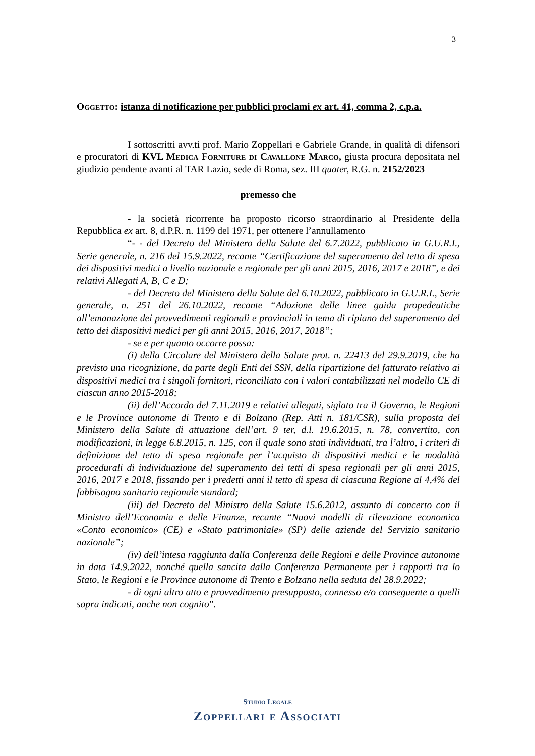3
Oggetto: istanza di notificazione per pubblici proclami ex art. 41, comma 2, c.p.a.
I sottoscritti avv.ti prof. Mario Zoppellari e Gabriele Grande, in qualità di difensori e procuratori di KVL Medica Forniture di Cavallone Marco, giusta procura depositata nel giudizio pendente avanti al TAR Lazio, sede di Roma, sez. III quater, R.G. n. 2152/2023
premesso che
- la società ricorrente ha proposto ricorso straordinario al Presidente della Repubblica ex art. 8, d.P.R. n. 1199 del 1971, per ottenere l’annullamento
“- - del Decreto del Ministero della Salute del 6.7.2022, pubblicato in G.U.R.I., Serie generale, n. 216 del 15.9.2022, recante “Certificazione del superamento del tetto di spesa dei dispositivi medici a livello nazionale e regionale per gli anni 2015, 2016, 2017 e 2018”, e dei relativi Allegati A, B, C e D;
- del Decreto del Ministero della Salute del 6.10.2022, pubblicato in G.U.R.I., Serie generale, n. 251 del 26.10.2022, recante “Adozione delle linee guida propedeutiche all’emanazione dei provvedimenti regionali e provinciali in tema di ripiano del superamento del tetto dei dispositivi medici per gli anni 2015, 2016, 2017, 2018”;
- se e per quanto occorre possa:
(i) della Circolare del Ministero della Salute prot. n. 22413 del 29.9.2019, che ha previsto una ricognizione, da parte degli Enti del SSN, della ripartizione del fatturato relativo ai dispositivi medici tra i singoli fornitori, riconciliato con i valori contabilizzati nel modello CE di ciascun anno 2015-2018;
(ii) dell’Accordo del 7.11.2019 e relativi allegati, siglato tra il Governo, le Regioni e le Province autonome di Trento e di Bolzano (Rep. Atti n. 181/CSR), sulla proposta del Ministero della Salute di attuazione dell’art. 9 ter, d.l. 19.6.2015, n. 78, convertito, con modificazioni, in legge 6.8.2015, n. 125, con il quale sono stati individuati, tra l’altro, i criteri di definizione del tetto di spesa regionale per l’acquisto di dispositivi medici e le modalità procedurali di individuazione del superamento dei tetti di spesa regionali per gli anni 2015, 2016, 2017 e 2018, fissando per i predetti anni il tetto di spesa di ciascuna Regione al 4,4% del fabbisogno sanitario regionale standard;
(iii) del Decreto del Ministro della Salute 15.6.2012, assunto di concerto con il Ministro dell’Economia e delle Finanze, recante “Nuovi modelli di rilevazione economica «Conto economico» (CE) e «Stato patrimoniale» (SP) delle aziende del Servizio sanitario nazionale”;
(iv) dell’intesa raggiunta dalla Conferenza delle Regioni e delle Province autonome in data 14.9.2022, nonché quella sancita dalla Conferenza Permanente per i rapporti tra lo Stato, le Regioni e le Province autonome di Trento e Bolzano nella seduta del 28.9.2022;
- di ogni altro atto e provvedimento presupposto, connesso e/o conseguente a quelli sopra indicati, anche non cognito”.
Studio Legale
Zoppellari e Associati